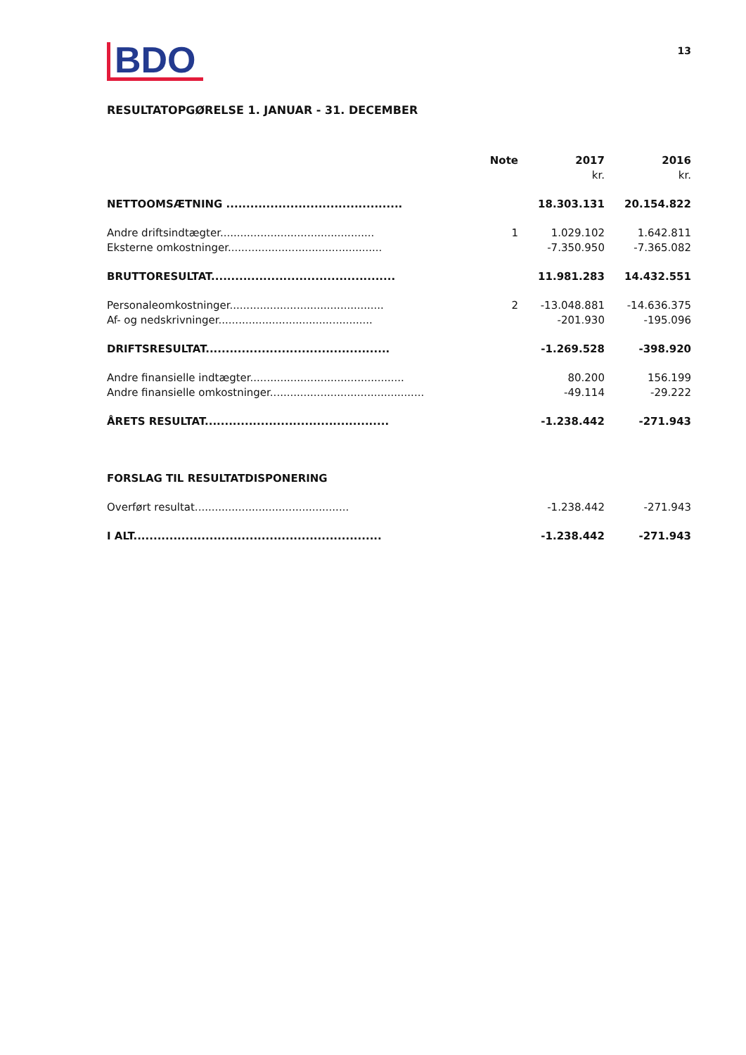BDO
13
RESULTATOPGØRELSE 1. JANUAR - 31. DECEMBER
| | Note | 2017 | 2016 |
| --- | --- | --- | --- |
| | | kr. | kr. |
| NETTOOMSÆTNING ............................................ | | 18.303.131 | 20.154.822 |
| Andre driftsindtægter.............................................. | 1 | 1.029.102 | 1.642.811 |
| Eksterne omkostninger.............................................. | | -7.350.950 | -7.365.082 |
| BRUTTORESULTAT.............................................. | | 11.981.283 | 14.432.551 |
| Personaleomkostninger.............................................. | 2 | -13.048.881 | -14.636.375 |
| Af- og nedskrivninger.............................................. | | -201.930 | -195.096 |
| DRIFTSRESULTAT.............................................. | | -1.269.528 | -398.920 |
| Andre finansielle indtægter.............................................. | | 80.200 | 156.199 |
| Andre finansielle omkostninger.............................................. | | -49.114 | -29.222 |
| ÅRETS RESULTAT.............................................. | | -1.238.442 | -271.943 |
| FORSLAG TIL RESULTATDISPONERING | | | |
| Overført resultat.............................................. | | -1.238.442 | -271.943 |
| I ALT.............................................................. | | -1.238.442 | -271.943 |